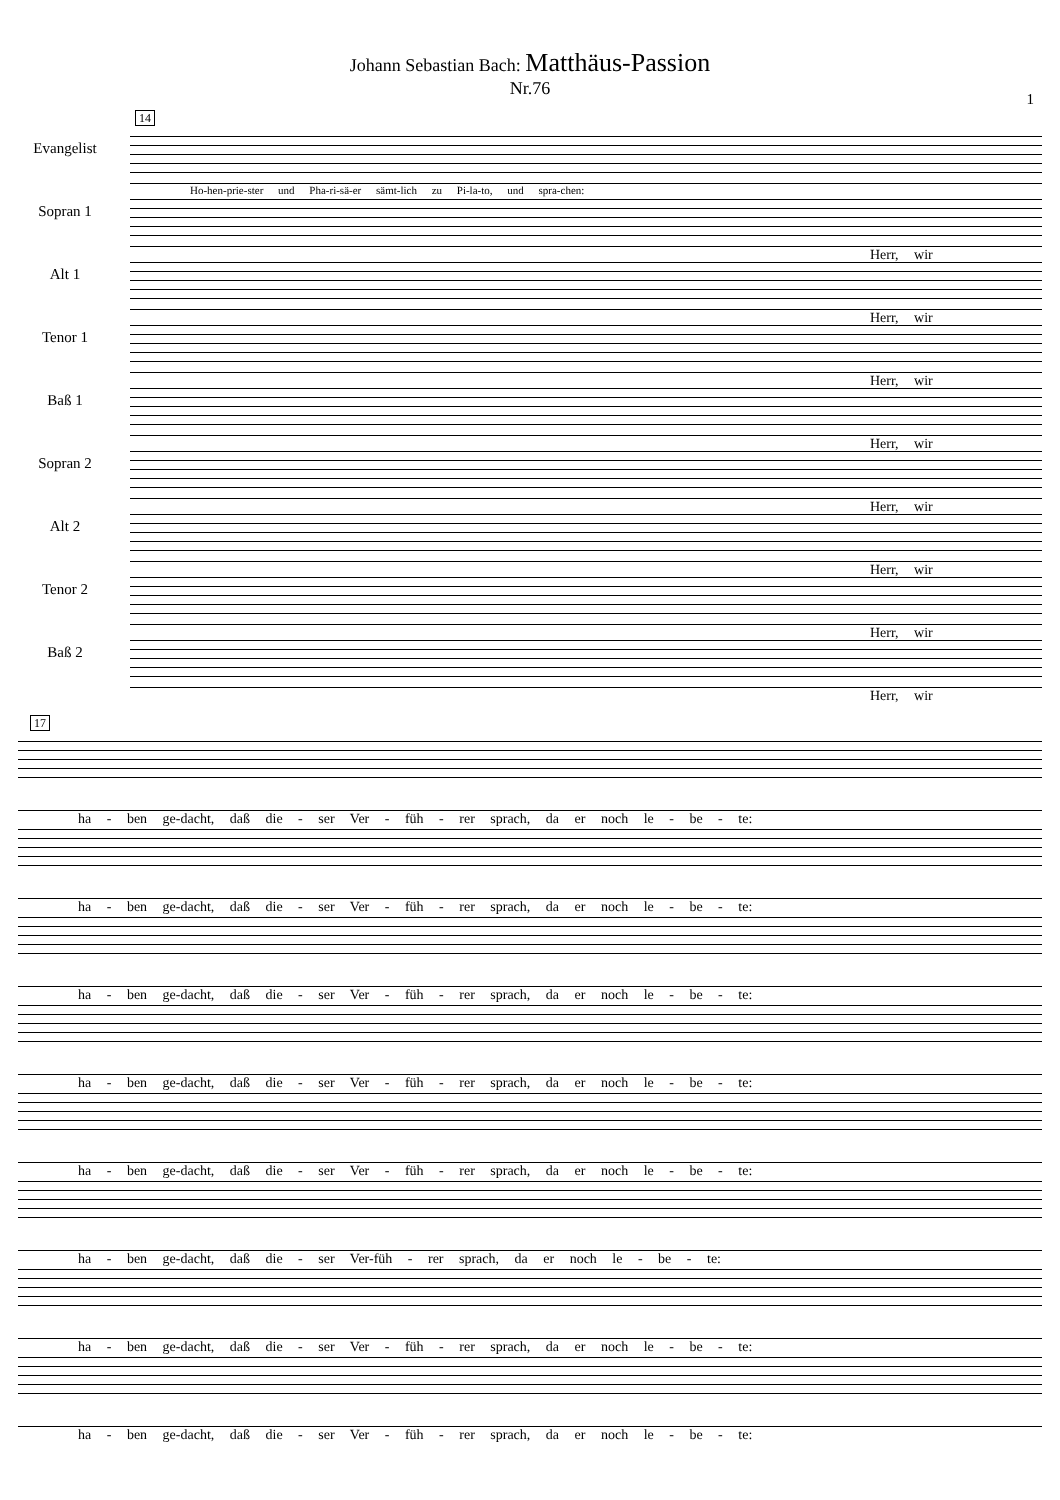Johann Sebastian Bach: Matthäus-Passion
Nr.76
1
14
Evangelist
Ho-hen-prie-ster und Pha-ri-sä-er sämt-lich zu Pi-la-to, und spra-chen:
Sopran 1
Herr, wir
Alt 1
Herr, wir
Tenor 1
Herr, wir
Baß 1
Herr, wir
Sopran 2
Herr, wir
Alt 2
Herr, wir
Tenor 2
Herr, wir
Baß 2
Herr, wir
17
ha - ben ge-dacht, daß die - ser Ver - füh - rer sprach, da er noch le - be - te:
ha - ben ge-dacht, daß die - ser Ver - füh - rer sprach, da er noch le - be - te:
ha - ben ge-dacht, daß die - ser Ver - füh - rer sprach, da er noch le - be - te:
ha - ben ge-dacht, daß die - ser Ver - füh - rer sprach, da er noch le - be - te:
ha - ben ge-dacht, daß die - ser Ver - füh - rer sprach, da er noch le - be - te:
ha - ben ge-dacht, daß die - ser Ver-füh - rer sprach, da er noch le - be - te:
ha - ben ge-dacht, daß die - ser Ver - füh - rer sprach, da er noch le - be - te:
ha - ben ge-dacht, daß die - ser Ver - füh - rer sprach, da er noch le - be - te: